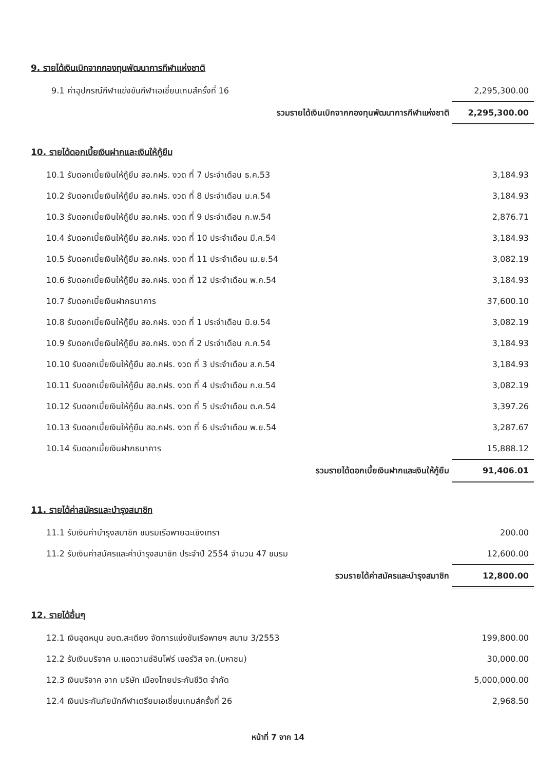9. รายได้เงินเบิกจากกองทุนพัฒนาการกีฬาแห่งชาติ
| 9.1 ค่าอุปกรณ์กีฬาแข่งขันกีฬาเอเชี่ยนเกมส์ครั้งที่ 16 | 2,295,300.00 |
| รวมรายได้เงินเบิกจากกองทุนพัฒนาการกีฬาแห่งชาติ | 2,295,300.00 |
10. รายได้ดอกเบี้ยเงินฝากและเงินให้กู้ยืม
| 10.1 รับดอกเบี้ยเงินให้กู้ยืม สอ.กฝร. งวด ที่ 7 ประจำเดือน ธ.ค.53 | 3,184.93 |
| 10.2 รับดอกเบี้ยเงินให้กู้ยืม สอ.กฝร. งวด ที่ 8 ประจำเดือน ม.ค.54 | 3,184.93 |
| 10.3 รับดอกเบี้ยเงินให้กู้ยืม สอ.กฝร. งวด ที่ 9 ประจำเดือน ก.พ.54 | 2,876.71 |
| 10.4 รับดอกเบี้ยเงินให้กู้ยืม สอ.กฝร. งวด ที่ 10 ประจำเดือน มี.ค.54 | 3,184.93 |
| 10.5 รับดอกเบี้ยเงินให้กู้ยืม สอ.กฝร. งวด ที่ 11 ประจำเดือน เม.ย.54 | 3,082.19 |
| 10.6 รับดอกเบี้ยเงินให้กู้ยืม สอ.กฝร. งวด ที่ 12 ประจำเดือน พ.ค.54 | 3,184.93 |
| 10.7 รับดอกเบี้ยเงินฝากธนาคาร | 37,600.10 |
| 10.8 รับดอกเบี้ยเงินให้กู้ยืม สอ.กฝร. งวด ที่ 1 ประจำเดือน มิ.ย.54 | 3,082.19 |
| 10.9 รับดอกเบี้ยเงินให้กู้ยืม สอ.กฝร. งวด ที่ 2 ประจำเดือน ก.ค.54 | 3,184.93 |
| 10.10 รับดอกเบี้ยเงินให้กู้ยืม สอ.กฝร. งวด ที่ 3 ประจำเดือน ส.ค.54 | 3,184.93 |
| 10.11 รับดอกเบี้ยเงินให้กู้ยืม สอ.กฝร. งวด ที่ 4 ประจำเดือน ก.ย.54 | 3,082.19 |
| 10.12 รับดอกเบี้ยเงินให้กู้ยืม สอ.กฝร. งวด ที่ 5 ประจำเดือน ต.ค.54 | 3,397.26 |
| 10.13 รับดอกเบี้ยเงินให้กู้ยืม สอ.กฝร. งวด ที่ 6 ประจำเดือน พ.ย.54 | 3,287.67 |
| 10.14 รับดอกเบี้ยเงินฝากธนาคาร | 15,888.12 |
| รวมรายได้ดอกเบี้ยเงินฝากและเงินให้กู้ยืม | 91,406.01 |
11. รายได้ค่าสมัครและบำรุงสมาชิก
| 11.1 รับเงินค่าบำรุงสมาชิก ชมรมเรือพายฉะเชิงเทรา | 200.00 |
| 11.2 รับเงินค่าสมัครและค่าบำรุงสมาชิก ประจำปี 2554 จำนวน 47 ชมรม | 12,600.00 |
| รวมรายได้ค่าสมัครและบำรุงสมาชิก | 12,800.00 |
12. รายได้อื่นๆ
| 12.1 เงินอุดหนุน อบต.สะเดียง จัดการแข่งขันเรือพายฯ สนาม 3/2553 | 199,800.00 |
| 12.2 รับเงินบริจาค บ.แอดวานซ์อินโฟร์ เซอร์วิส จก.(มหาชน) | 30,000.00 |
| 12.3 เงินบริจาค จาก บริษัท เมืองไทยประกันชีวิต จำกัด | 5,000,000.00 |
| 12.4 เงินประกันภัยนักกีฬาเตรียมเอเชี่ยนเกมส์ครั้งที่ 26 | 2,968.50 |
หน้าที่ 7 จาก 14